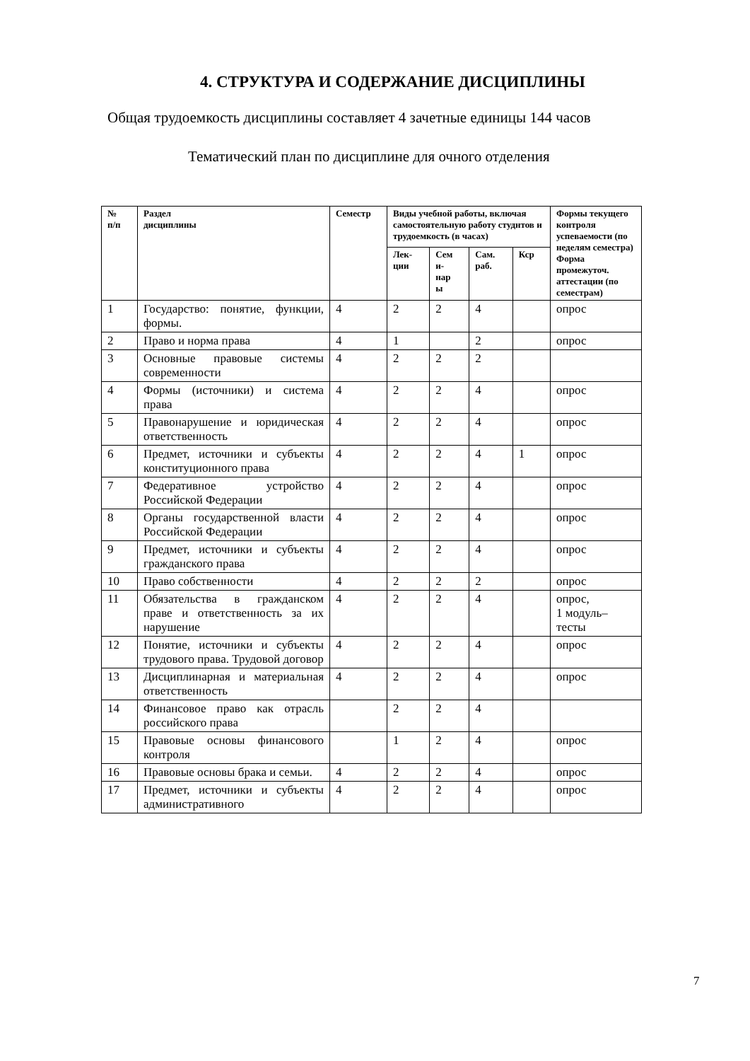4. СТРУКТУРА И СОДЕРЖАНИЕ ДИСЦИПЛИНЫ
Общая трудоемкость дисциплины составляет 4 зачетные единицы 144 часов
Тематический план по дисциплине для очного отделения
| № п/п | Раздел дисциплины | Семестр | Виды учебной работы, включая самостоятельную работу студнтов и трудоемкость (в часах) | | | | Формы текущего контроля успеваемости (по неделям семестра) Форма промежуточ. аттестации (по семестрам) |
| --- | --- | --- | --- | --- | --- | --- | --- |
| | | | Лек- ции | Сем и- нар ы | Сам. раб. | Кср | |
| 1 | Государство: понятие, функции, формы. | 4 | 2 | 2 | 4 | | опрос |
| 2 | Право и норма права | 4 | 1 | | 2 | | опрос |
| 3 | Основные правовые системы современности | 4 | 2 | 2 | 2 | | |
| 4 | Формы (источники) и система права | 4 | 2 | 2 | 4 | | опрос |
| 5 | Правонарушение и юридическая ответственность | 4 | 2 | 2 | 4 | | опрос |
| 6 | Предмет, источники и субъекты конституционного права | 4 | 2 | 2 | 4 | 1 | опрос |
| 7 | Федеративное устройство Российской Федерации | 4 | 2 | 2 | 4 | | опрос |
| 8 | Органы государственной власти Российской Федерации | 4 | 2 | 2 | 4 | | опрос |
| 9 | Предмет, источники и субъекты гражданского права | 4 | 2 | 2 | 4 | | опрос |
| 10 | Право собственности | 4 | 2 | 2 | 2 | | опрос |
| 11 | Обязательства в гражданском праве и ответственность за их нарушение | 4 | 2 | 2 | 4 | | опрос, 1 модуль–тесты |
| 12 | Понятие, источники и субъекты трудового права. Трудовой договор | 4 | 2 | 2 | 4 | | опрос |
| 13 | Дисциплинарная и материальная ответственность | 4 | 2 | 2 | 4 | | опрос |
| 14 | Финансовое право как отрасль российского права | | 2 | 2 | 4 | | |
| 15 | Правовые основы финансового контроля | | 1 | 2 | 4 | | опрос |
| 16 | Правовые основы брака и семьи. | 4 | 2 | 2 | 4 | | опрос |
| 17 | Предмет, источники и субъекты административного | 4 | 2 | 2 | 4 | | опрос |
7